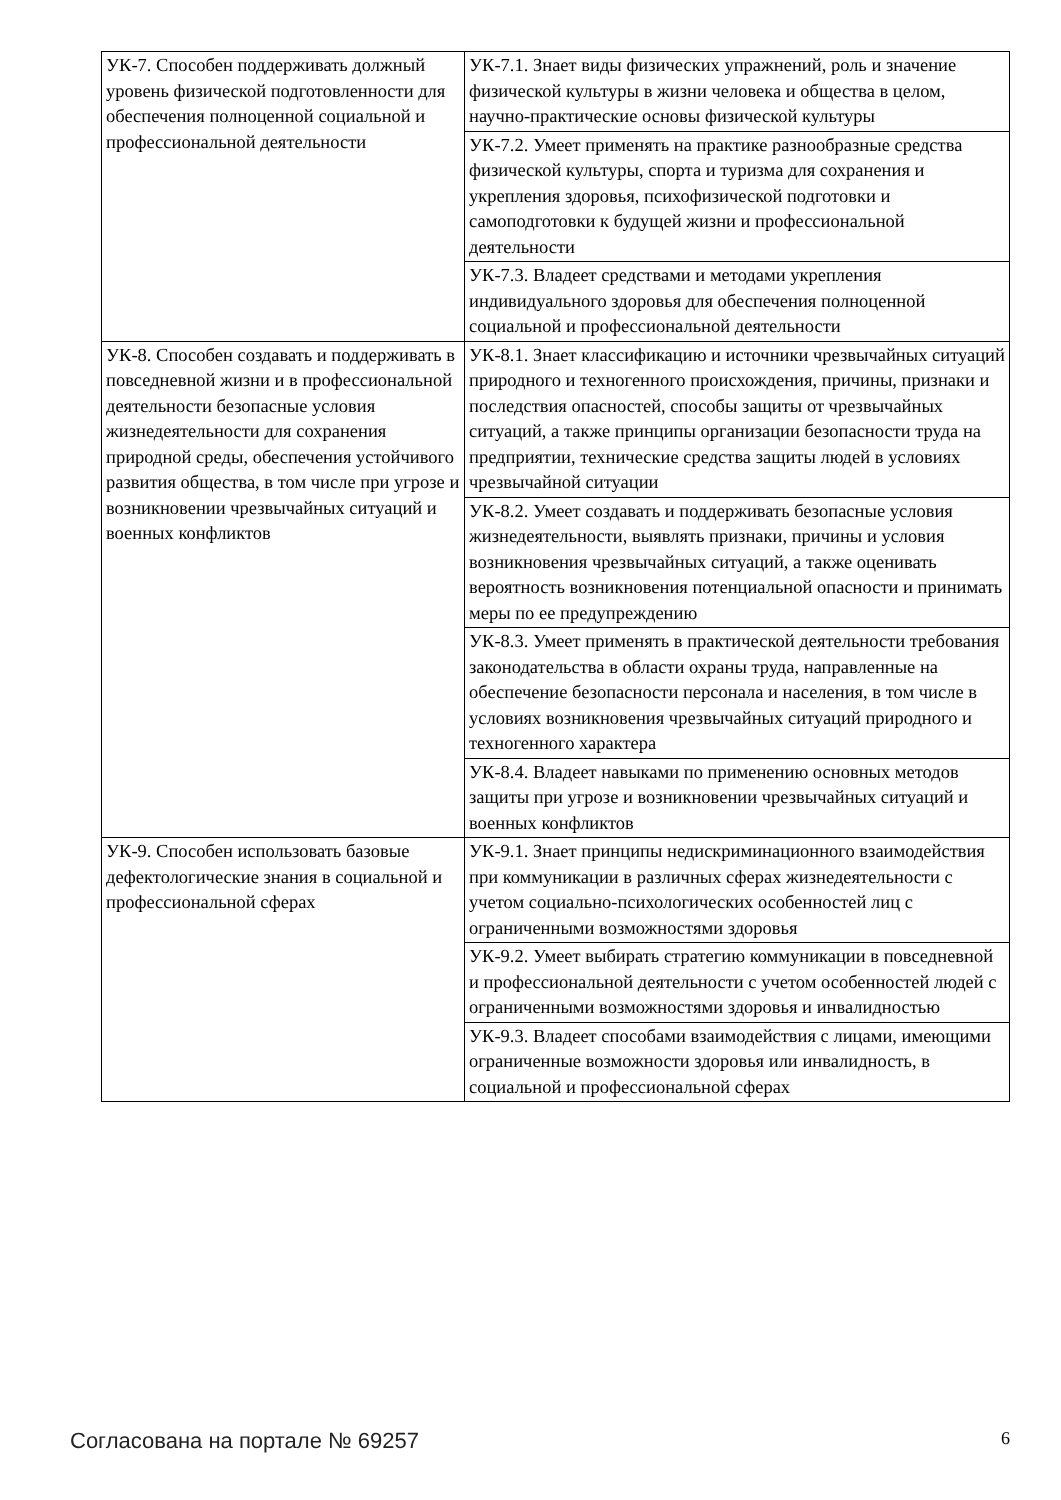| УК-7. Способен поддерживать должный уровень физической подготовленности для обеспечения полноценной социальной и профессиональной деятельности | УК-7.1. Знает виды физических упражнений, роль и значение физической культуры в жизни человека и общества в целом, научно-практические основы физической культуры |
| | УК-7.2. Умеет применять на практике разнообразные средства физической культуры, спорта и туризма для сохранения и укрепления здоровья, психофизической подготовки и самоподготовки к будущей жизни и профессиональной деятельности |
| | УК-7.3. Владеет средствами и методами укрепления индивидуального здоровья для обеспечения полноценной социальной и профессиональной деятельности |
| УК-8. Способен создавать и поддерживать в повседневной жизни и в профессиональной деятельности безопасные условия жизнедеятельности для сохранения природной среды, обеспечения устойчивого развития общества, в том числе при угрозе и возникновении чрезвычайных ситуаций и военных конфликтов | УК-8.1. Знает классификацию и источники чрезвычайных ситуаций природного и техногенного происхождения, причины, признаки и последствия опасностей, способы защиты от чрезвычайных ситуаций, а также принципы организации безопасности труда на предприятии, технические средства защиты людей в условиях чрезвычайной ситуации |
| | УК-8.2. Умеет создавать и поддерживать безопасные условия жизнедеятельности, выявлять признаки, причины и условия возникновения чрезвычайных ситуаций, а также оценивать вероятность возникновения потенциальной опасности и принимать меры по ее предупреждению |
| | УК-8.3. Умеет применять в практической деятельности требования законодательства в области охраны труда, направленные на обеспечение безопасности персонала и населения, в том числе в условиях возникновения чрезвычайных ситуаций природного и техногенного характера |
| | УК-8.4. Владеет навыками по применению основных методов защиты при угрозе и возникновении чрезвычайных ситуаций и военных конфликтов |
| УК-9. Способен использовать базовые дефектологические знания в социальной и профессиональной сферах | УК-9.1. Знает принципы недискриминационного взаимодействия при коммуникации в различных сферах жизнедеятельности с учетом социально-психологических особенностей лиц с ограниченными возможностями здоровья |
| | УК-9.2. Умеет выбирать стратегию коммуникации в повседневной и профессиональной деятельности с учетом особенностей людей с ограниченными возможностями здоровья и инвалидностью |
| | УК-9.3. Владеет способами взаимодействия с лицами, имеющими ограниченные возможности здоровья или инвалидность, в социальной и профессиональной сферах |
Согласована на портале № 69257 6